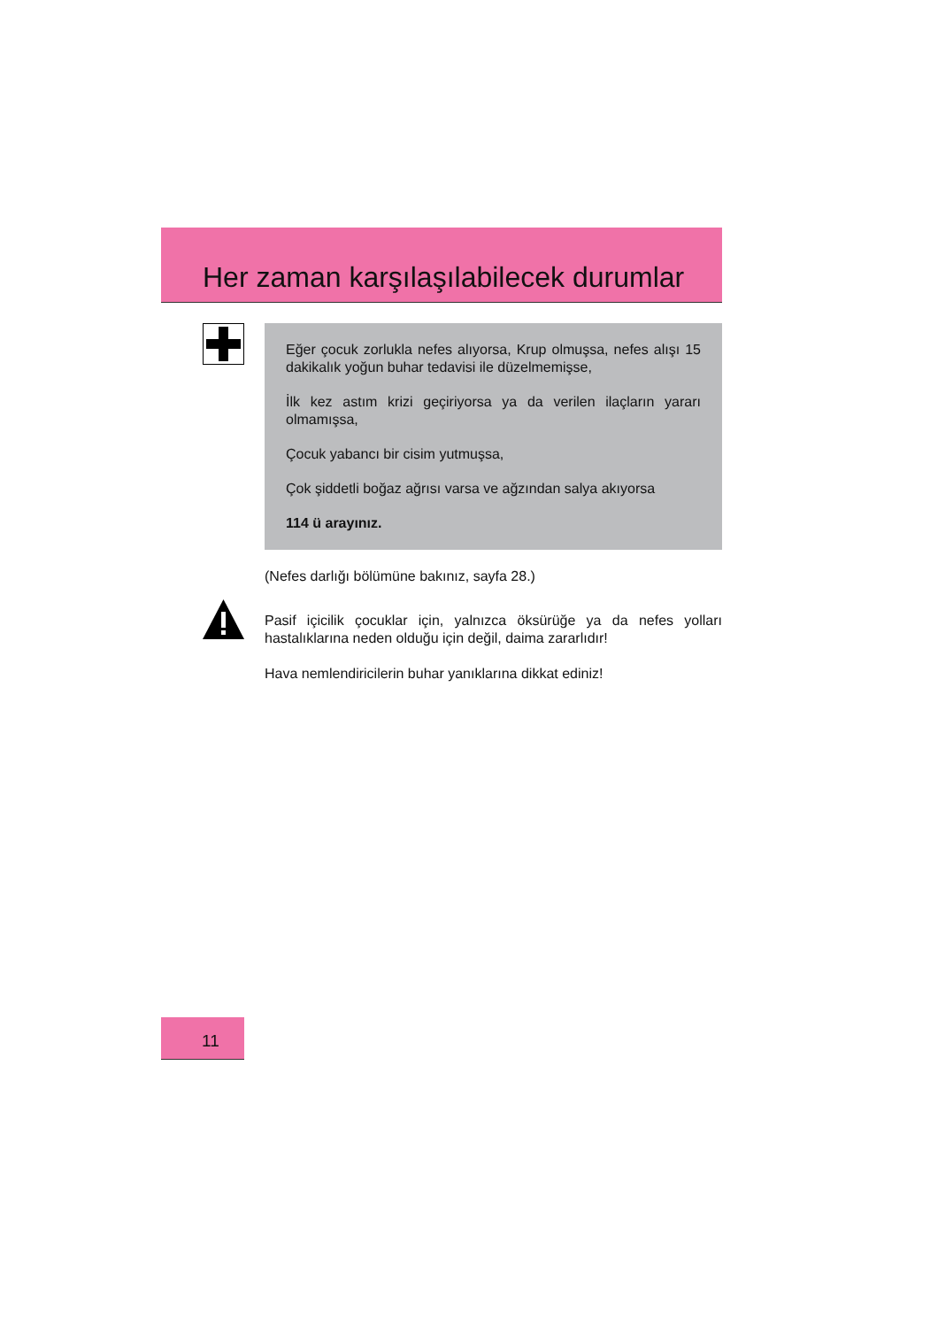Her zaman karşılaşılabilecek durumlar
Eğer çocuk zorlukla nefes alıyorsa, Krup olmuşsa, nefes alışı 15 dakikalık yoğun buhar tedavisi ile düzelmemişse,
İlk kez astım krizi geçiriyorsa ya da verilen ilaçların yararı olmamışsa,
Çocuk yabancı bir cisim yutmuşsa,
Çok şiddetli boğaz ağrısı varsa ve ağzından salya akıyorsa
114 ü arayınız.
(Nefes darlığı bölümüne bakınız, sayfa 28.)
Pasif içicilik çocuklar için, yalnızca öksürüğe ya da nefes yolları hastalıklarına neden olduğu için değil, daima zararlıdır!
Hava nemlendiricilerin buhar yanıklarına dikkat ediniz!
11